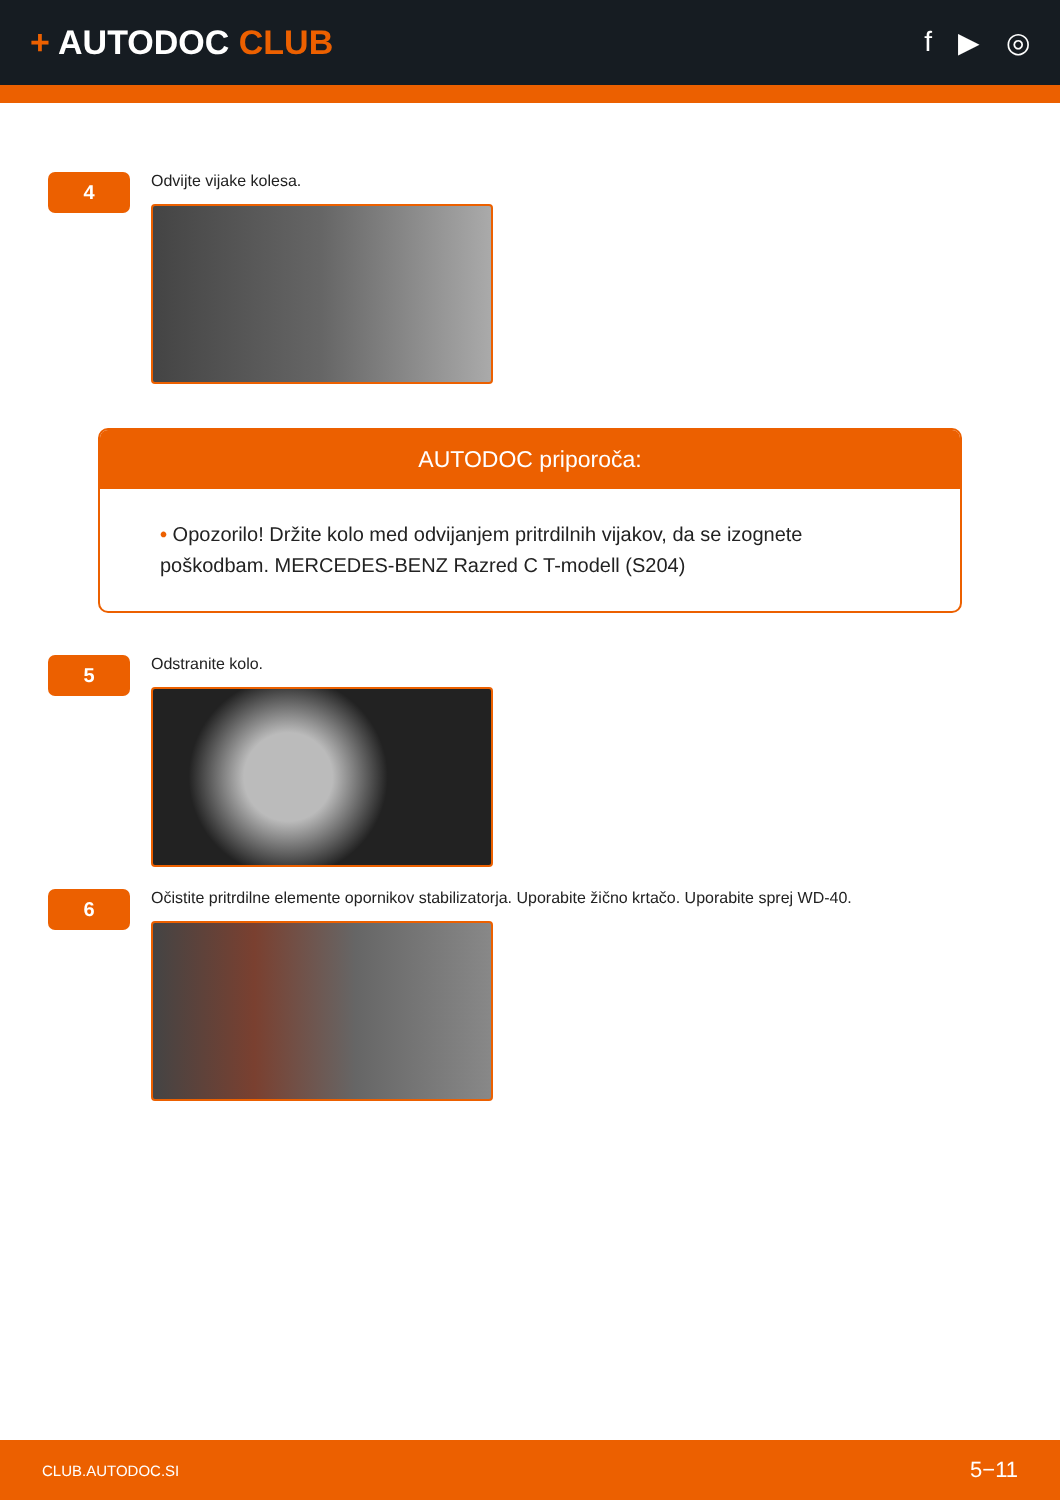+ AUTODOC CLUB
f ▶ ◎
4
Odvijte vijake kolesa.
AUTODOC priporoča:
• Opozorilo! Držite kolo med odvijanjem pritrdilnih vijakov, da se izognete poškodbam. MERCEDES-BENZ Razred C T-modell (S204)
5
Odstranite kolo.
6
Očistite pritrdilne elemente opornikov stabilizatorja. Uporabite žično krtačo. Uporabite sprej WD-40.
CLUB.AUTODOC.SI 5−11